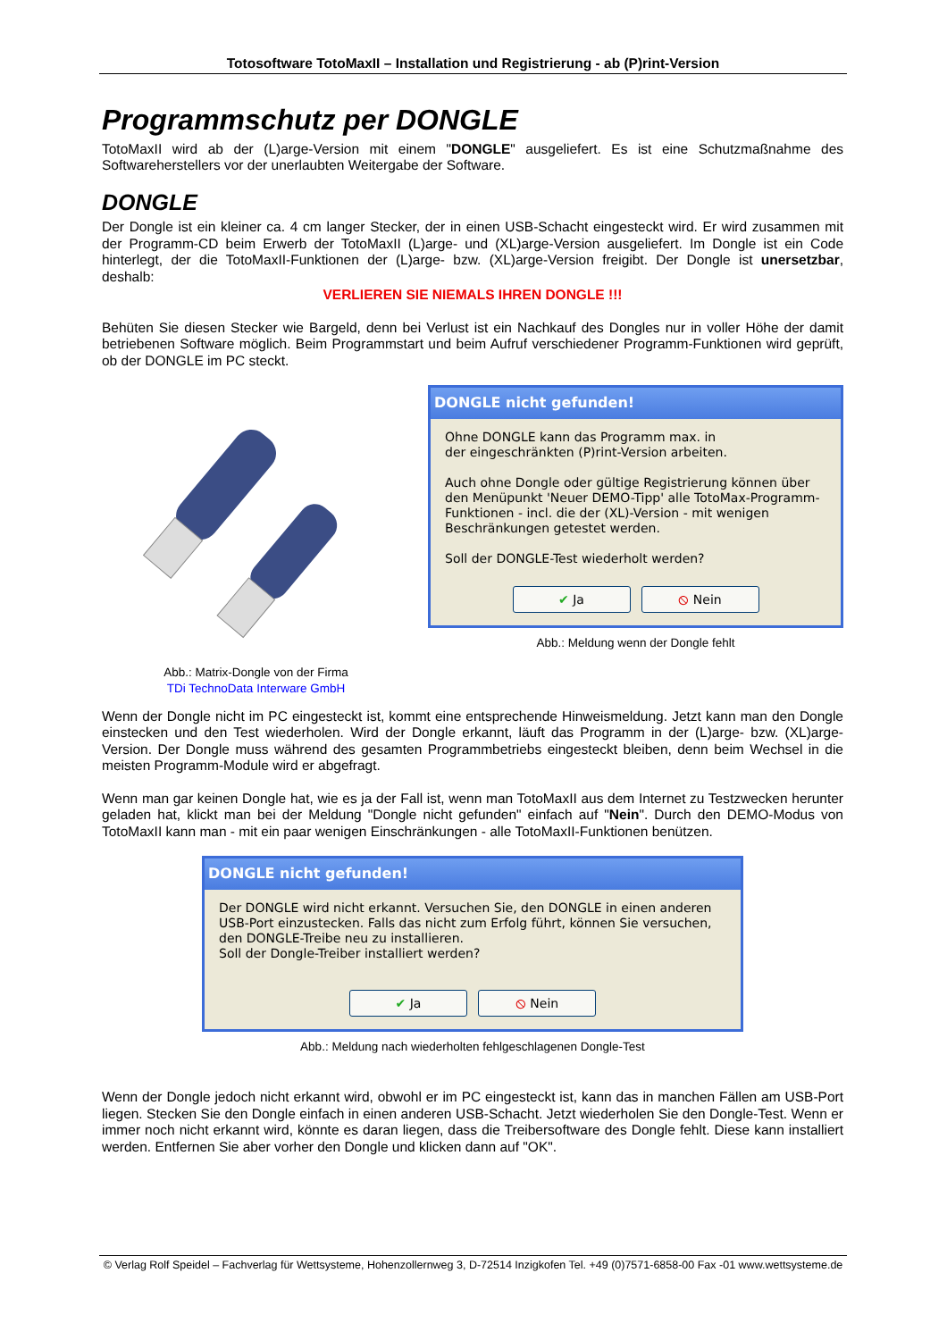Totosoftware TotoMaxII – Installation und Registrierung - ab (P)rint-Version
Programmschutz per DONGLE
TotoMaxII wird ab der (L)arge-Version mit einem "DONGLE" ausgeliefert. Es ist eine Schutzmaßnahme des Softwareherstellers vor der unerlaubten Weitergabe der Software.
DONGLE
Der Dongle ist ein kleiner ca. 4 cm langer Stecker, der in einen USB-Schacht eingesteckt wird. Er wird zusammen mit der Programm-CD beim Erwerb der TotoMaxII (L)arge- und (XL)arge-Version ausgeliefert. Im Dongle ist ein Code hinterlegt, der die TotoMaxII-Funktionen der (L)arge- bzw. (XL)arge-Version freigibt. Der Dongle ist unersetzbar, deshalb:
VERLIEREN SIE NIEMALS IHREN DONGLE !!!
Behüten Sie diesen Stecker wie Bargeld, denn bei Verlust ist ein Nachkauf des Dongles nur in voller Höhe der damit betriebenen Software möglich. Beim Programmstart und beim Aufruf verschiedener Programm-Funktionen wird geprüft, ob der DONGLE im PC steckt.
Abb.: Matrix-Dongle von der Firma
TDi TechnoData Interware GmbH
DONGLE nicht gefunden!
Ohne DONGLE kann das Programm max. in
der eingeschränkten (P)rint-Version arbeiten.
Auch ohne Dongle oder gültige Registrierung können über den Menüpunkt 'Neuer DEMO-Tipp' alle TotoMax-Programm-Funktionen - incl. die der (XL)-Version - mit wenigen Beschränkungen getestet werden.
Soll der DONGLE-Test wiederholt werden?
✔ Ja ⦸ Nein
Abb.: Meldung wenn der Dongle fehlt
Wenn der Dongle nicht im PC eingesteckt ist, kommt eine entsprechende Hinweismeldung. Jetzt kann man den Dongle einstecken und den Test wiederholen. Wird der Dongle erkannt, läuft das Programm in der (L)arge- bzw. (XL)arge-Version. Der Dongle muss während des gesamten Programmbetriebs eingesteckt bleiben, denn beim Wechsel in die meisten Programm-Module wird er abgefragt.
Wenn man gar keinen Dongle hat, wie es ja der Fall ist, wenn man TotoMaxII aus dem Internet zu Testzwecken herunter geladen hat, klickt man bei der Meldung "Dongle nicht gefunden" einfach auf "Nein". Durch den DEMO-Modus von TotoMaxII kann man - mit ein paar wenigen Einschränkungen - alle TotoMaxII-Funktionen benützen.
DONGLE nicht gefunden!
Der DONGLE wird nicht erkannt. Versuchen Sie, den DONGLE in einen anderen USB-Port einzustecken. Falls das nicht zum Erfolg führt, können Sie versuchen, den DONGLE-Treibe neu zu installieren.
Soll der Dongle-Treiber installiert werden?
✔ Ja ⦸ Nein
Abb.: Meldung nach wiederholten fehlgeschlagenen Dongle-Test
Wenn der Dongle jedoch nicht erkannt wird, obwohl er im PC eingesteckt ist, kann das in manchen Fällen am USB-Port liegen. Stecken Sie den Dongle einfach in einen anderen USB-Schacht. Jetzt wiederholen Sie den Dongle-Test. Wenn er immer noch nicht erkannt wird, könnte es daran liegen, dass die Treibersoftware des Dongle fehlt. Diese kann installiert werden. Entfernen Sie aber vorher den Dongle und klicken dann auf "OK".
© Verlag Rolf Speidel – Fachverlag für Wettsysteme, Hohenzollernweg 3, D-72514 Inzigkofen Tel. +49 (0)7571-6858-00 Fax -01 www.wettsysteme.de